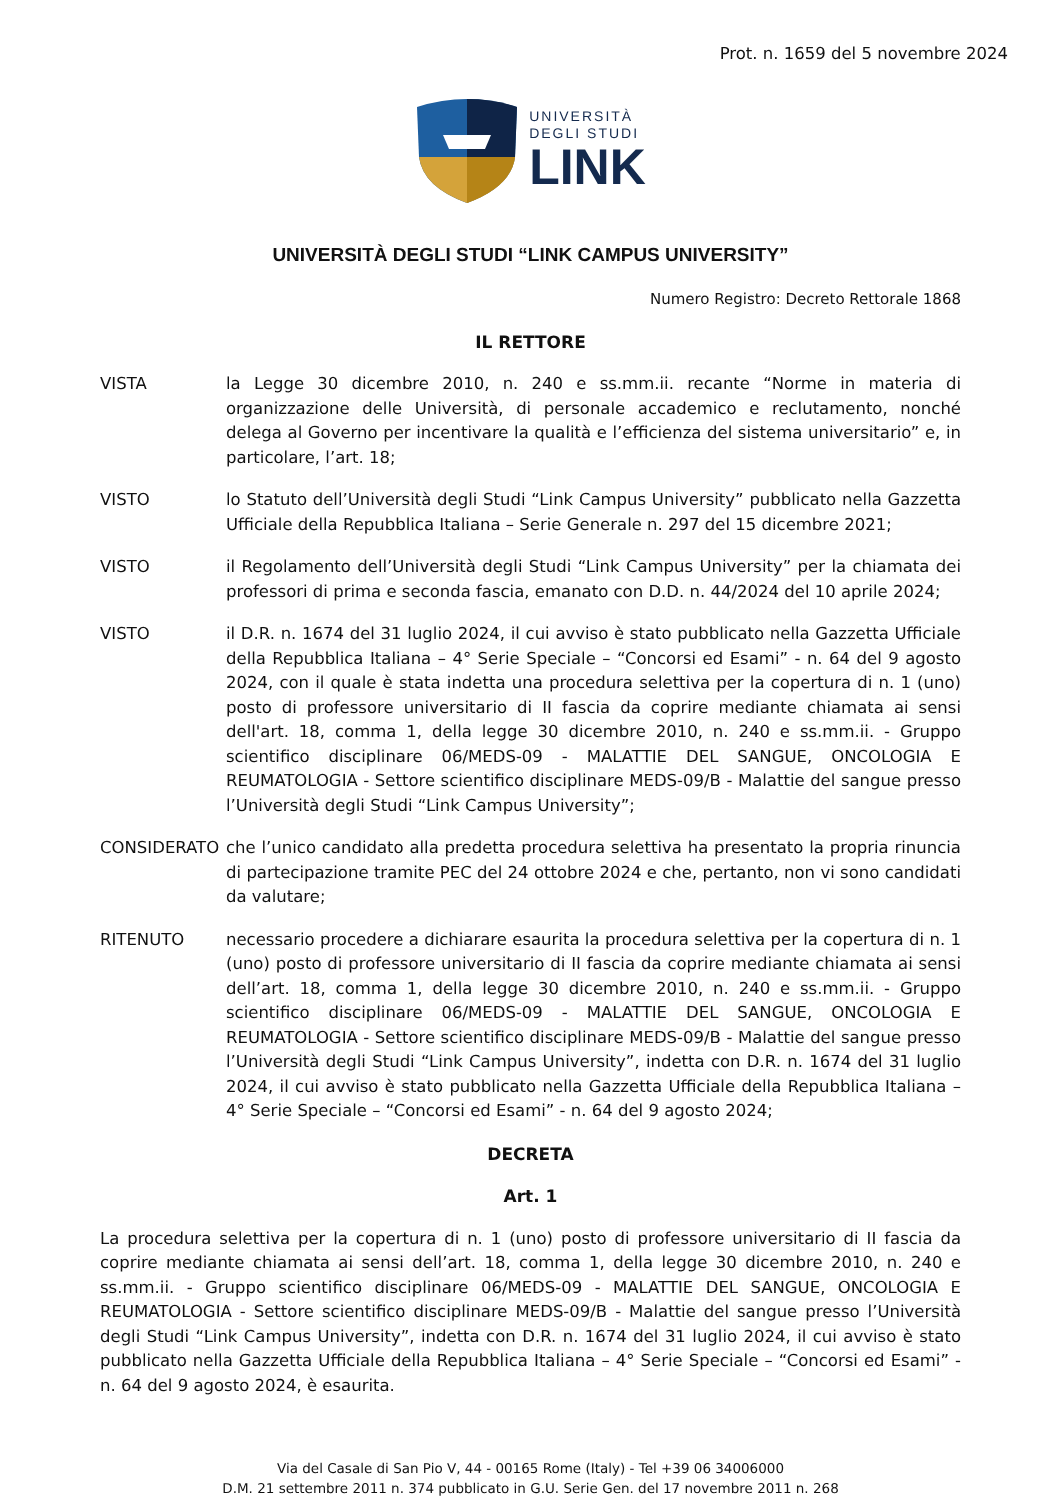Prot. n. 1659 del 5 novembre 2024
UNIVERSITÀ
DEGLI STUDI
LINK
UNIVERSITÀ DEGLI STUDI “LINK CAMPUS UNIVERSITY”
Numero Registro: Decreto Rettorale 1868
IL RETTORE
VISTA la Legge 30 dicembre 2010, n. 240 e ss.mm.ii. recante “Norme in materia di organizzazione delle Università, di personale accademico e reclutamento, nonché delega al Governo per incentivare la qualità e l’efficienza del sistema universitario” e, in particolare, l’art. 18;
VISTO lo Statuto dell’Università degli Studi “Link Campus University” pubblicato nella Gazzetta Ufficiale della Repubblica Italiana – Serie Generale n. 297 del 15 dicembre 2021;
VISTO il Regolamento dell’Università degli Studi “Link Campus University” per la chiamata dei professori di prima e seconda fascia, emanato con D.D. n. 44/2024 del 10 aprile 2024;
VISTO il D.R. n. 1674 del 31 luglio 2024, il cui avviso è stato pubblicato nella Gazzetta Ufficiale della Repubblica Italiana – 4° Serie Speciale – “Concorsi ed Esami” - n. 64 del 9 agosto 2024, con il quale è stata indetta una procedura selettiva per la copertura di n. 1 (uno) posto di professore universitario di II fascia da coprire mediante chiamata ai sensi dell'art. 18, comma 1, della legge 30 dicembre 2010, n. 240 e ss.mm.ii. - Gruppo scientifico disciplinare 06/MEDS-09 - MALATTIE DEL SANGUE, ONCOLOGIA E REUMATOLOGIA - Settore scientifico disciplinare MEDS-09/B - Malattie del sangue presso l’Università degli Studi “Link Campus University”;
CONSIDERATO che l’unico candidato alla predetta procedura selettiva ha presentato la propria rinuncia di partecipazione tramite PEC del 24 ottobre 2024 e che, pertanto, non vi sono candidati da valutare;
RITENUTO necessario procedere a dichiarare esaurita la procedura selettiva per la copertura di n. 1 (uno) posto di professore universitario di II fascia da coprire mediante chiamata ai sensi dell’art. 18, comma 1, della legge 30 dicembre 2010, n. 240 e ss.mm.ii. - Gruppo scientifico disciplinare 06/MEDS-09 - MALATTIE DEL SANGUE, ONCOLOGIA E REUMATOLOGIA - Settore scientifico disciplinare MEDS-09/B - Malattie del sangue presso l’Università degli Studi “Link Campus University”, indetta con D.R. n. 1674 del 31 luglio 2024, il cui avviso è stato pubblicato nella Gazzetta Ufficiale della Repubblica Italiana – 4° Serie Speciale – “Concorsi ed Esami” - n. 64 del 9 agosto 2024;
DECRETA
Art. 1
La procedura selettiva per la copertura di n. 1 (uno) posto di professore universitario di II fascia da coprire mediante chiamata ai sensi dell’art. 18, comma 1, della legge 30 dicembre 2010, n. 240 e ss.mm.ii. - Gruppo scientifico disciplinare 06/MEDS-09 - MALATTIE DEL SANGUE, ONCOLOGIA E REUMATOLOGIA - Settore scientifico disciplinare MEDS-09/B - Malattie del sangue presso l’Università degli Studi “Link Campus University”, indetta con D.R. n. 1674 del 31 luglio 2024, il cui avviso è stato pubblicato nella Gazzetta Ufficiale della Repubblica Italiana – 4° Serie Speciale – “Concorsi ed Esami” - n. 64 del 9 agosto 2024, è esaurita.
Via del Casale di San Pio V, 44 - 00165 Rome (Italy) - Tel +39 06 34006000
D.M. 21 settembre 2011 n. 374 pubblicato in G.U. Serie Gen. del 17 novembre 2011 n. 268